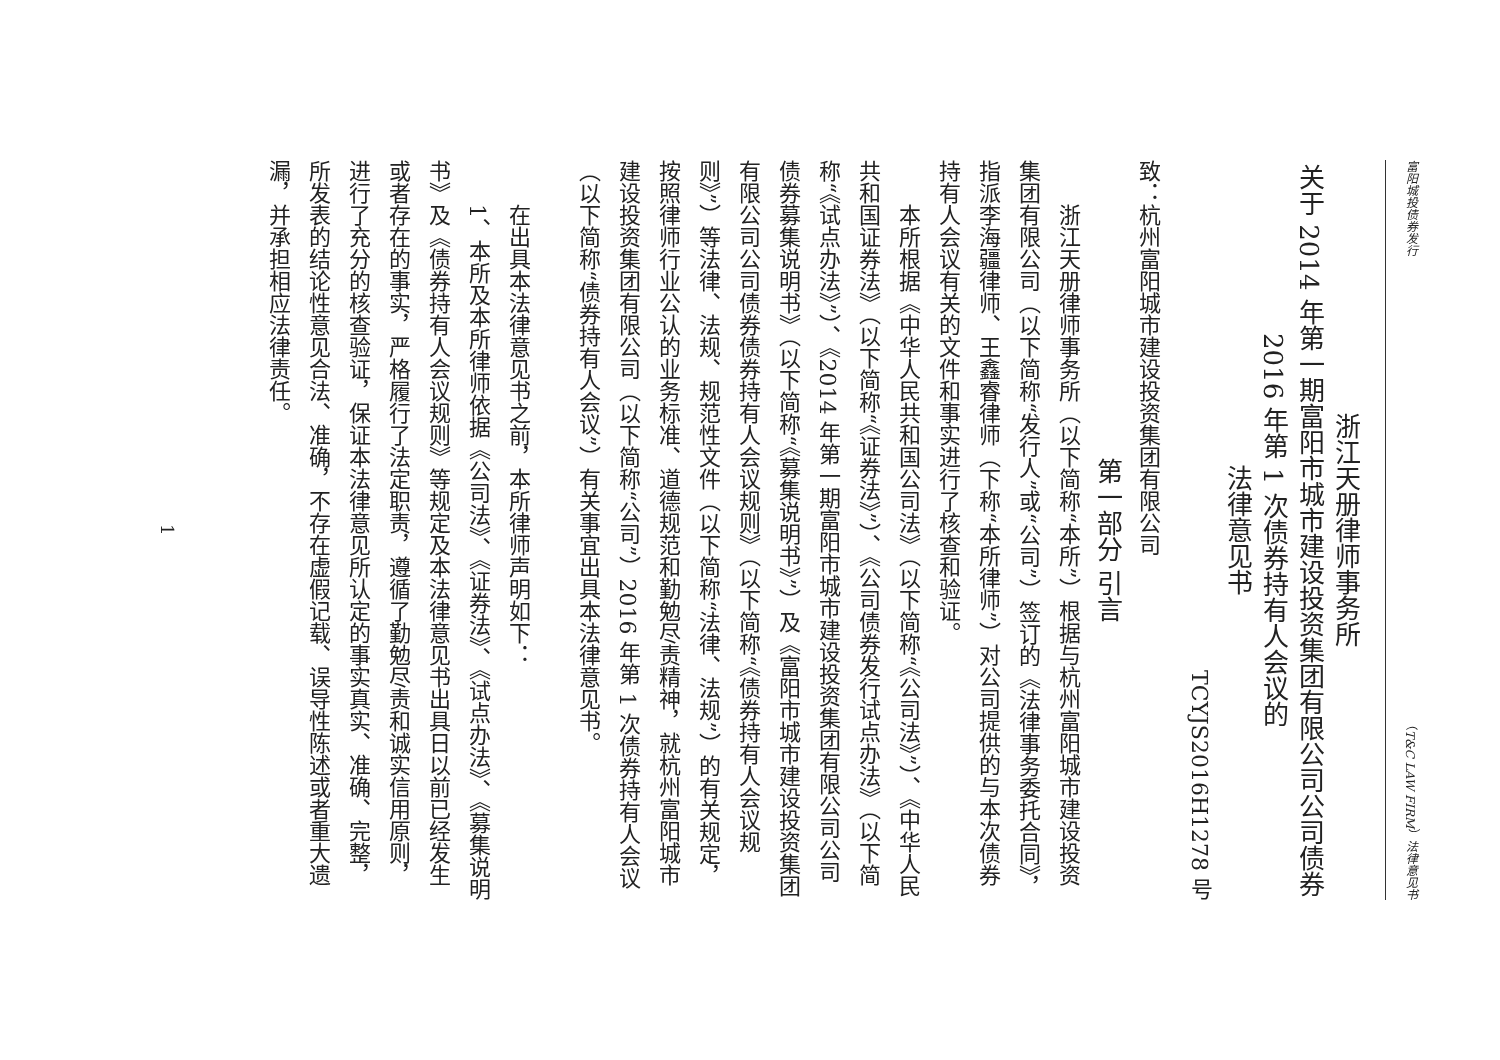富阳城投债券发行 （T&C LAW FIRM）法律意见书
浙江天册律师事务所
关于 2014 年第一期富阳市城市建设投资集团有限公司公司债券
2016 年第 1 次债券持有人会议的
法律意见书
TCYJS2016H1278 号
致：杭州富阳城市建设投资集团有限公司
第一部分 引言
浙江天册律师事务所（以下简称“本所”）根据与杭州富阳城市建设投资集团有限公司（以下简称“发行人”或“公司”）签订的《法律事务委托合同》，指派李海疆律师、王鑫睿律师（下称“本所律师”）对公司提供的与本次债券持有人会议有关的文件和事实进行了核查和验证。
本所根据《中华人民共和国公司法》（以下简称“《公司法》”）、《中华人民共和国证券法》（以下简称“《证券法》”）、《公司债券发行试点办法》（以下简称“《试点办法》”）、《2014 年第一期富阳市城市建设投资集团有限公司公司债券募集说明书》（以下简称“《募集说明书》”）及《富阳市城市建设投资集团有限公司公司债券债券持有人会议规则》（以下简称“《债券持有人会议规则》”）等法律、法规、规范性文件（以下简称“法律、法规”）的有关规定，按照律师行业公认的业务标准、道德规范和勤勉尽责精神，就杭州富阳城市建设投资集团有限公司（以下简称“公司”）2016 年第 1 次债券持有人会议（以下简称“债券持有人会议”）有关事宜出具本法律意见书。
在出具本法律意见书之前，本所律师声明如下：
1、本所及本所律师依据《公司法》、《证券法》、《试点办法》、《募集说明书》及《债券持有人会议规则》等规定及本法律意见书出具日以前已经发生或者存在的事实，严格履行了法定职责，遵循了勤勉尽责和诚实信用原则，进行了充分的核查验证，保证本法律意见所认定的事实真实、准确、完整，所发表的结论性意见合法、准确，不存在虚假记载、误导性陈述或者重大遗漏，并承担相应法律责任。
1